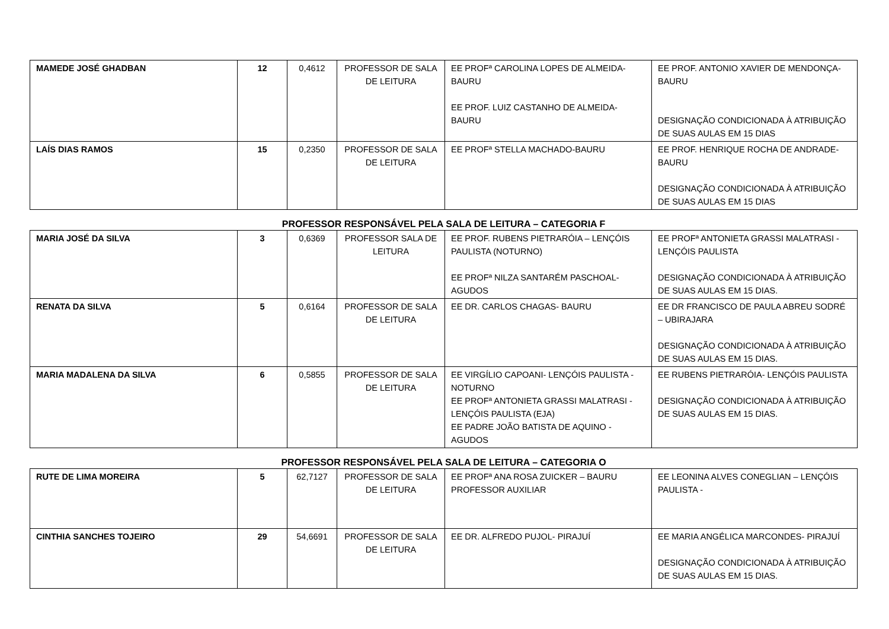| MAMEDE JOSÉ GHADBAN | 12 | 0,4612 | PROFESSOR DE SALA DE LEITURA | EE PROFª CAROLINA LOPES DE ALMEIDA-BAURU EE PROF. LUIZ CASTANHO DE ALMEIDA-BAURU | EE PROF. ANTONIO XAVIER DE MENDONÇA-BAURU DESIGNAÇÃO CONDICIONADA À ATRIBUIÇÃO DE SUAS AULAS EM 15 DIAS |
| LAÍS DIAS RAMOS | 15 | 0,2350 | PROFESSOR DE SALA DE LEITURA | EE PROFª STELLA MACHADO-BAURU | EE PROF. HENRIQUE ROCHA DE ANDRADE-BAURU DESIGNAÇÃO CONDICIONADA À ATRIBUIÇÃO DE SUAS AULAS EM 15 DIAS |
PROFESSOR RESPONSÁVEL PELA SALA DE LEITURA – CATEGORIA F
| MARIA JOSÉ DA SILVA | 3 | 0,6369 | PROFESSOR SALA DE LEITURA | EE PROF. RUBENS PIETRARÓIA – LENÇÓIS PAULISTA (NOTURNO) EE PROFª NILZA SANTARÉM PASCHOAL-AGUDOS | EE PROFª ANTONIETA GRASSI MALATRASI - LENÇÓIS PAULISTA DESIGNAÇÃO CONDICIONADA À ATRIBUIÇÃO DE SUAS AULAS EM 15 DIAS. |
| RENATA DA SILVA | 5 | 0,6164 | PROFESSOR DE SALA DE LEITURA | EE DR. CARLOS CHAGAS- BAURU | EE DR FRANCISCO DE PAULA ABREU SODRÉ – UBIRAJARA DESIGNAÇÃO CONDICIONADA À ATRIBUIÇÃO DE SUAS AULAS EM 15 DIAS. |
| MARIA MADALENA DA SILVA | 6 | 0,5855 | PROFESSOR DE SALA DE LEITURA | EE VIRGÍLIO CAPOANI- LENÇÓIS PAULISTA - NOTURNO EE PROFª ANTONIETA GRASSI MALATRASI - LENÇÓIS PAULISTA (EJA) EE PADRE JOÃO BATISTA DE AQUINO - AGUDOS | EE RUBENS PIETRARÓIA- LENÇÓIS PAULISTA DESIGNAÇÃO CONDICIONADA À ATRIBUIÇÃO DE SUAS AULAS EM 15 DIAS. |
PROFESSOR RESPONSÁVEL PELA SALA DE LEITURA – CATEGORIA O
| RUTE DE LIMA MOREIRA | 5 | 62,7127 | PROFESSOR DE SALA DE LEITURA | EE PROFª ANA ROSA ZUICKER – BAURU PROFESSOR AUXILIAR | EE LEONINA ALVES CONEGLIAN – LENÇÓIS PAULISTA - |
| CINTHIA SANCHES TOJEIRO | 29 | 54,6691 | PROFESSOR DE SALA DE LEITURA | EE DR. ALFREDO PUJOL- PIRAJUÍ | EE MARIA ANGÉLICA MARCONDES- PIRAJUÍ DESIGNAÇÃO CONDICIONADA À ATRIBUIÇÃO DE SUAS AULAS EM 15 DIAS. |